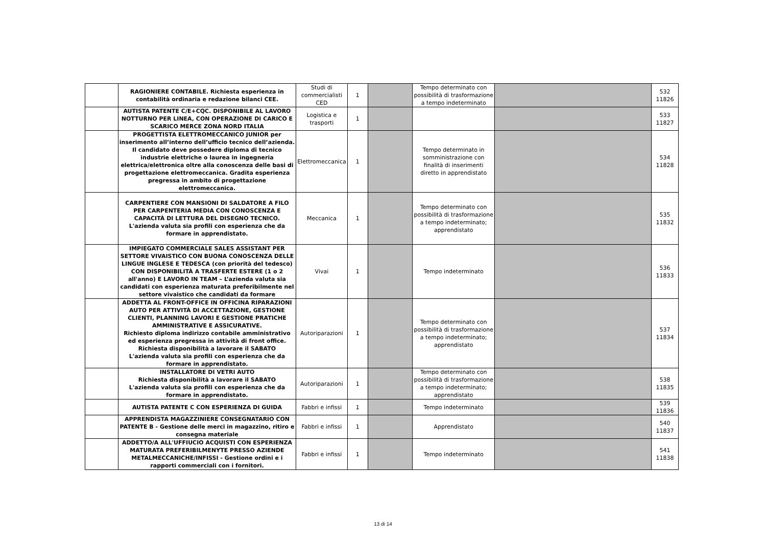| | RAGIONIERE CONTABILE. Richiesta esperienza in contabilità ordinaria e redazione bilanci CEE. | Studi di commercialisti CED | 1 | | Tempo determinato con possibilità di trasformazione a tempo indeterminato | | 532 11826 |
| | AUTISTA PATENTE C/E+CQC. DISPONIBILE AL LAVORO NOTTURNO PER LINEA, CON OPERAZIONE DI CARICO E SCARICO MERCE ZONA NORD ITALIA | Logistica e trasporti | 1 | | | | 533 11827 |
| | PROGETTISTA ELETTROMECCANICO JUNIOR per inserimento all’interno dell’ufficio tecnico dell’azienda. Il candidato deve possedere diploma di tecnico industrie elettriche o laurea in ingegneria elettrica/elettronica oltre alla conoscenza delle basi di progettazione elettromeccanica. Gradita esperienza pregressa in ambito di progettazione elettromeccanica. | Elettromeccanica | 1 | | Tempo determinato in somministrazione con finalità di inserimenti diretto in apprendistato | | 534 11828 |
| | CARPENTIERE CON MANSIONI DI SALDATORE A FILO PER CARPENTERIA MEDIA CON CONOSCENZA E CAPACITÀ DI LETTURA DEL DISEGNO TECNICO. L'azienda valuta sia profili con esperienza che da formare in apprendistato. | Meccanica | 1 | | Tempo determinato con possibilità di trasformazione a tempo indeterminato; apprendistato | | 535 11832 |
| | IMPIEGATO COMMERCIALE SALES ASSISTANT PER SETTORE VIVAISTICO CON BUONA CONOSCENZA DELLE LINGUE INGLESE E TEDESCA (con priorità del tedesco) CON DISPONIBILITÀ A TRASFERTE ESTERE (1 o 2 all'anno) E LAVORO IN TEAM – L’azienda valuta sia candidati con esperienza maturata preferibilmente nel settore vivaistico che candidati da formare | Vivai | 1 | | Tempo indeterminato | | 536 11833 |
| | ADDETTA AL FRONT-OFFICE IN OFFICINA RIPARAZIONI AUTO PER ATTIVITÀ DI ACCETTAZIONE, GESTIONE CLIENTI, PLANNING LAVORI E GESTIONE PRATICHE AMMINISTRATIVE E ASSICURATIVE. Richiesto diploma indirizzo contabile amministrativo ed esperienza pregressa in attività di front office. Richiesta disponibilità a lavorare il SABATO L'azienda valuta sia profili con esperienza che da formare in apprendistato. | Autoriparazioni | 1 | | Tempo determinato con possibilità di trasformazione a tempo indeterminato; apprendistato | | 537 11834 |
| | INSTALLATORE DI VETRI AUTO Richiesta disponibilità a lavorare il SABATO L'azienda valuta sia profili con esperienza che da formare in apprendistato. | Autoriparazioni | 1 | | Tempo determinato con possibilità di trasformazione a tempo indeterminato; apprendistato | | 538 11835 |
| | AUTISTA PATENTE C CON ESPERIENZA DI GUIDA | Fabbri e infissi | 1 | | Tempo indeterminato | | 539 11836 |
| | APPRENDISTA MAGAZZINIERE CONSEGNATARIO CON PATENTE B - Gestione delle merci in magazzino, ritiro e consegna materiale | Fabbri e infissi | 1 | | Apprendistato | | 540 11837 |
| | ADDETTO/A ALL'UFFIUCIO ACQUISTI CON ESPERIENZA MATURATA PREFERIBILMENYTE PRESSO AZIENDE METALMECCANICHE/INFISSI - Gestione ordini e i rapporti commerciali con i fornitori. | Fabbri e infissi | 1 | | Tempo indeterminato | | 541 11838 |
13 di 14